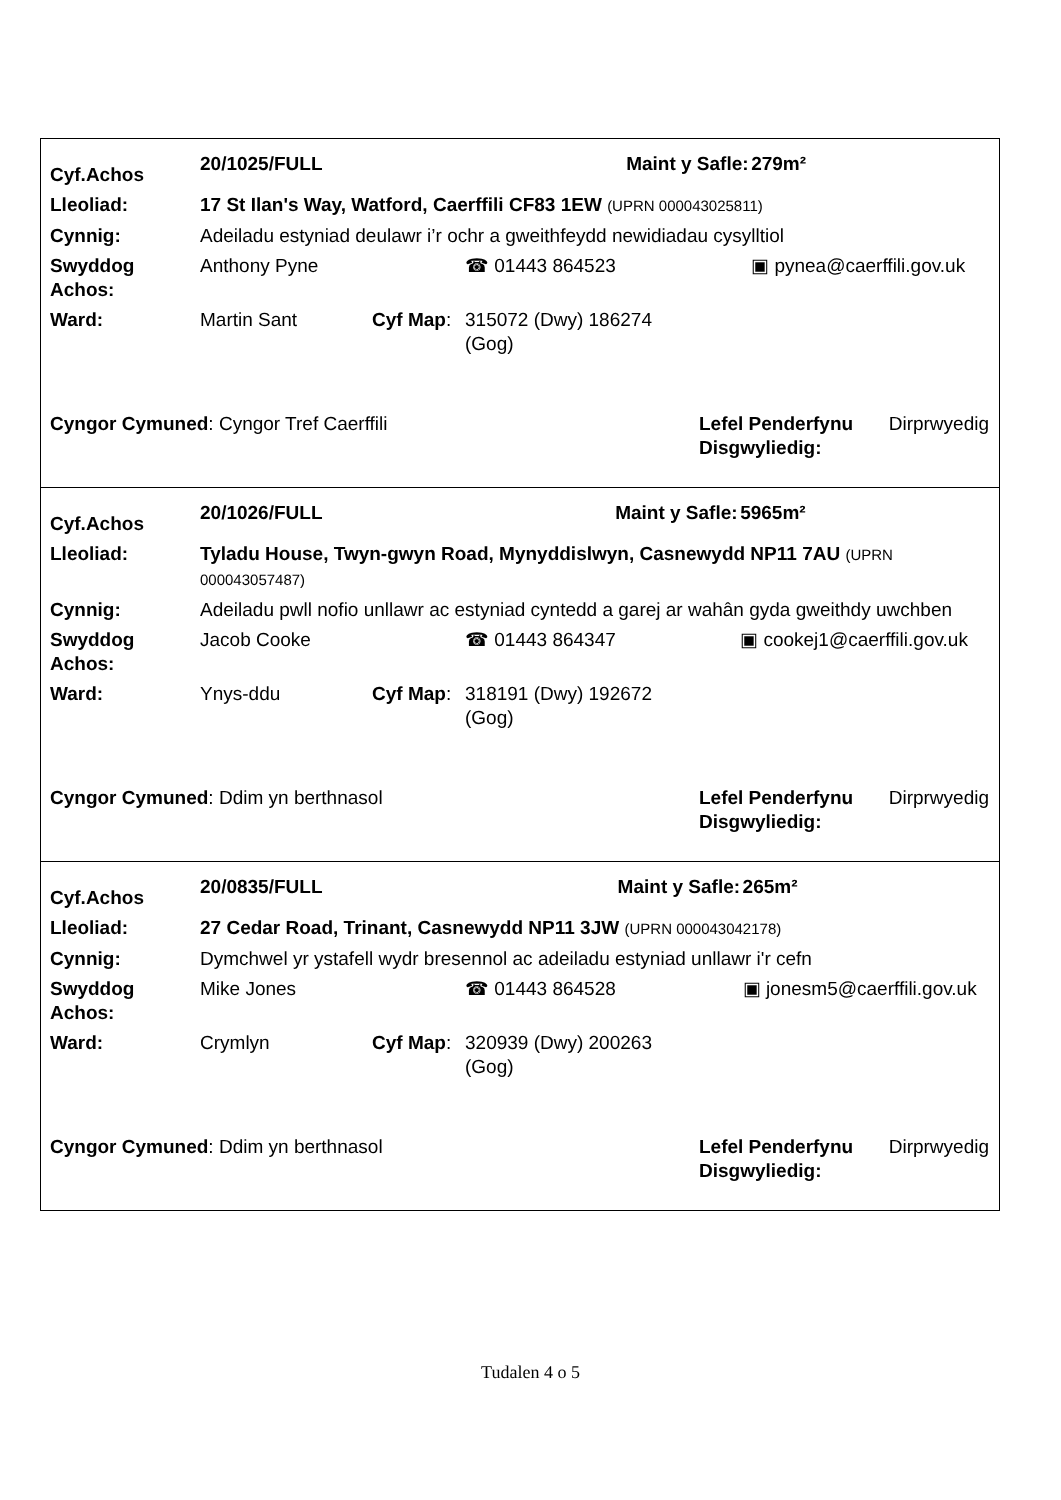| Cyf.Achos | 20/1025/FULL | | | Maint y Safle: | 279m² |
| Lleoliad: | 17 St Ilan's Way, Watford, Caerffili CF83 1EW (UPRN 000043025811) | | | | |
| Cynnig: | Adeiladu estyniad deulawr i’r ochr a gweithfeydd newidiadau cysylltiol | | | | |
| Swyddog Achos: | Anthony Pyne | | ☎ 01443 864523 | | ▣ pynea@caerffili.gov.uk |
| Ward: | Martin Sant | Cyf Map : | 315072 (Dwy) 186274 (Gog) | | |
| Cyngor Cymuned : Cyngor Tref Caerffili | Lefel Penderfynu Disgwyliedig: | Dirprwyedig |
| Cyf.Achos | 20/1026/FULL | | | Maint y Safle: | 5965m² |
| Lleoliad: | Tyladu House, Twyn-gwyn Road, Mynyddislwyn, Casnewydd NP11 7AU (UPRN 000043057487) | | | | |
| Cynnig: | Adeiladu pwll nofio unllawr ac estyniad cyntedd a garej ar wahân gyda gweithdy uwchben | | | | |
| Swyddog Achos: | Jacob Cooke | | ☎ 01443 864347 | | ▣ cookej1@caerffili.gov.uk |
| Ward: | Ynys-ddu | Cyf Map : | 318191 (Dwy) 192672 (Gog) | | |
| Cyngor Cymuned : Ddim yn berthnasol | Lefel Penderfynu Disgwyliedig: | Dirprwyedig |
| Cyf.Achos | 20/0835/FULL | | | Maint y Safle: | 265m² |
| Lleoliad: | 27 Cedar Road, Trinant, Casnewydd NP11 3JW (UPRN 000043042178) | | | | |
| Cynnig: | Dymchwel yr ystafell wydr bresennol ac adeiladu estyniad unllawr i'r cefn | | | | |
| Swyddog Achos: | Mike Jones | | ☎ 01443 864528 | | ▣ jonesm5@caerffili.gov.uk |
| Ward: | Crymlyn | Cyf Map : | 320939 (Dwy) 200263 (Gog) | | |
| Cyngor Cymuned : Ddim yn berthnasol | Lefel Penderfynu Disgwyliedig: | Dirprwyedig |
Tudalen 4 o 5